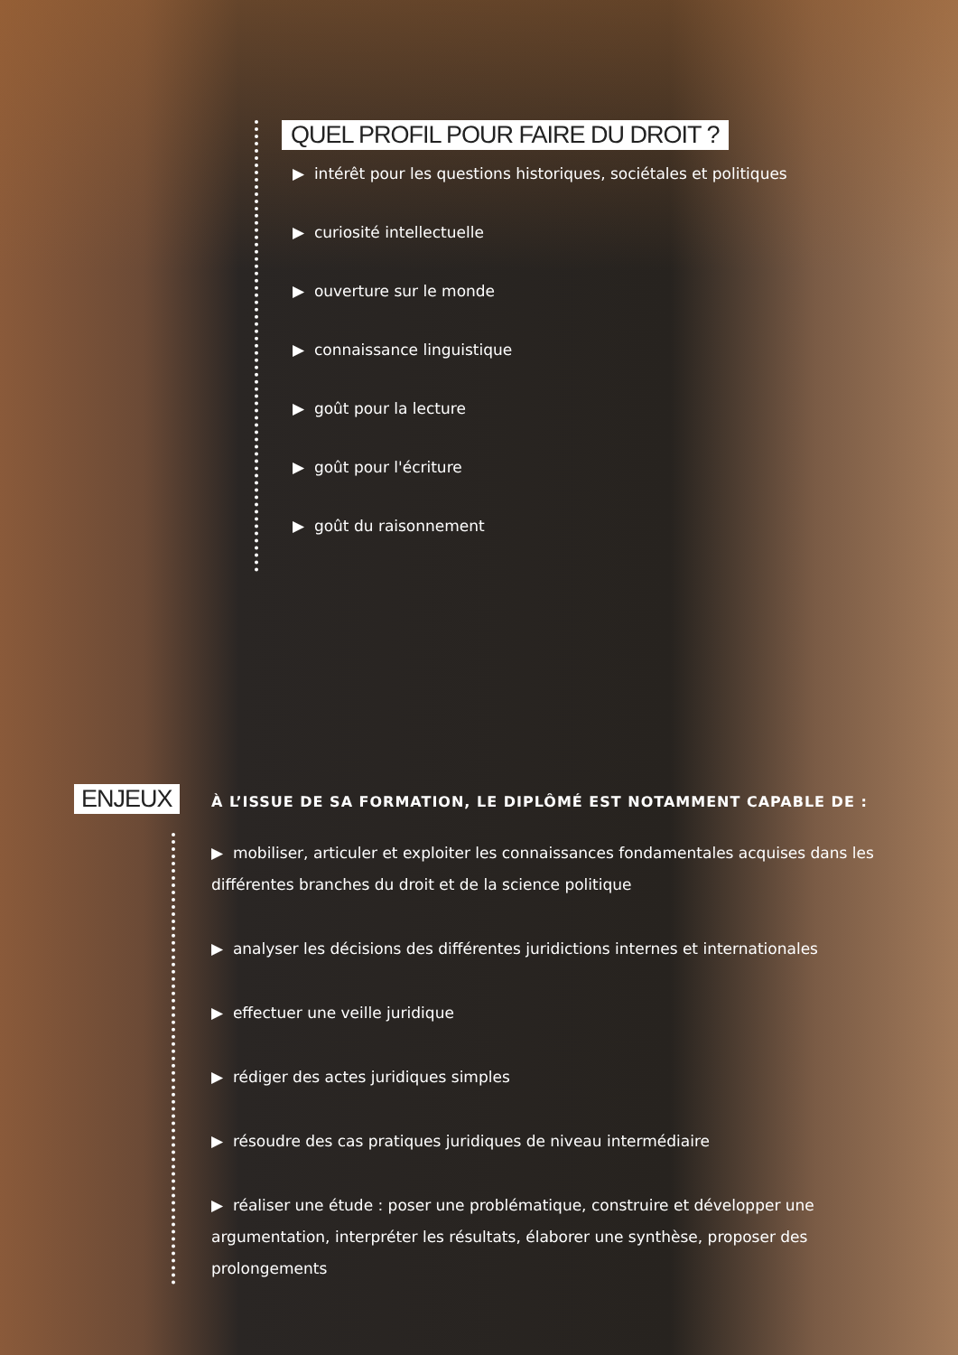QUEL PROFIL POUR FAIRE DU DROIT ?
▶ intérêt pour les questions historiques, sociétales et politiques
▶ curiosité intellectuelle
▶ ouverture sur le monde
▶ connaissance linguistique
▶ goût pour la lecture
▶ goût pour l'écriture
▶ goût du raisonnement
ENJEUX
À L’ISSUE DE SA FORMATION, LE DIPLÔMÉ EST NOTAMMENT CAPABLE DE :
▶ mobiliser, articuler et exploiter les connaissances fondamentales acquises dans les différentes branches du droit et de la science politique
▶ analyser les décisions des différentes juridictions internes et internationales
▶ effectuer une veille juridique
▶ rédiger des actes juridiques simples
▶ résoudre des cas pratiques juridiques de niveau intermédiaire
▶ réaliser une étude : poser une problématique, construire et développer une argumentation, interpréter les résultats, élaborer une synthèse, proposer des prolongements